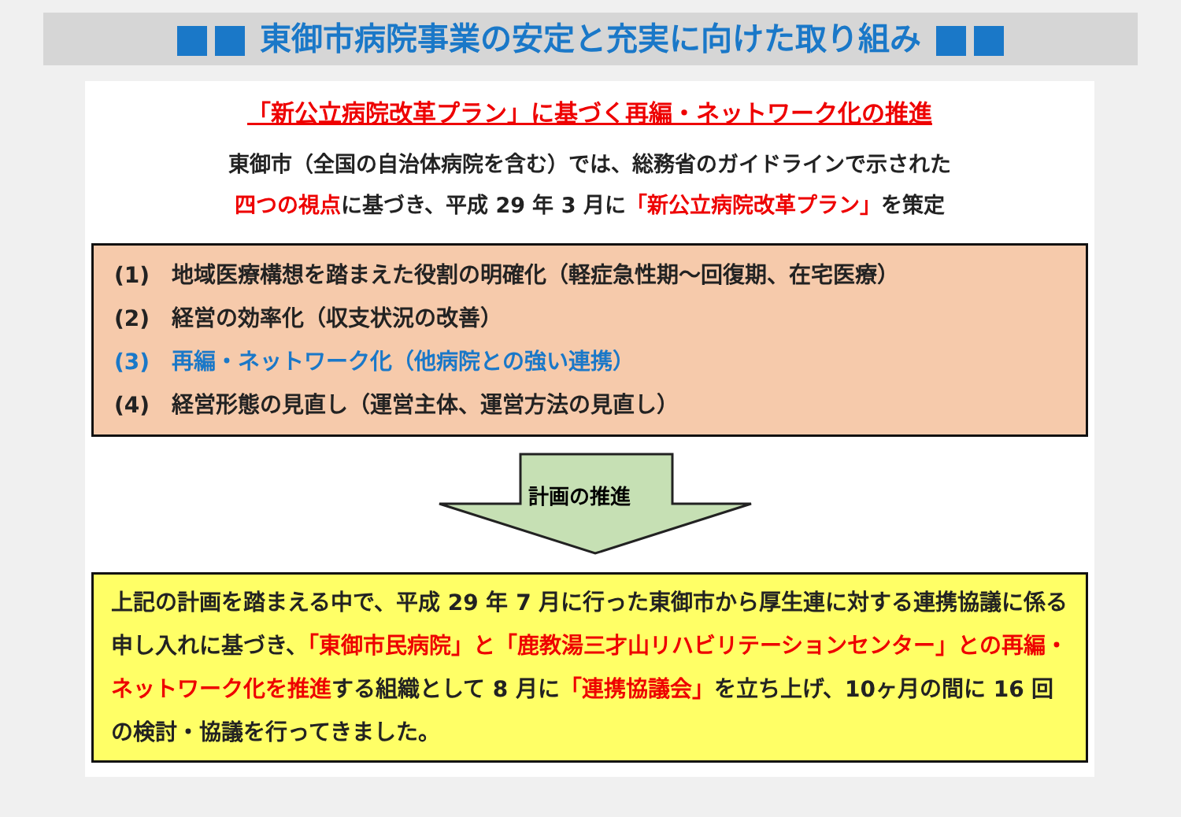東御市病院事業の安定と充実に向けた取り組み
「新公立病院改革プラン」に基づく再編・ネットワーク化の推進
東御市（全国の自治体病院を含む）では、総務省のガイドラインで示された
四つの視点に基づき、平成 29 年 3 月に「新公立病院改革プラン」を策定
(1)　地域医療構想を踏まえた役割の明確化（軽症急性期～回復期、在宅医療）
(2)　経営の効率化（収支状況の改善）
(3)　再編・ネットワーク化（他病院との強い連携）
(4)　経営形態の見直し（運営主体、運営方法の見直し）
計画の推進
上記の計画を踏まえる中で、平成 29 年 7 月に行った東御市から厚生連に対する連携協議に係る申し入れに基づき、「東御市民病院」と「鹿教湯三才山リハビリテーションセンター」との再編・ネットワーク化を推進する組織として 8 月に「連携協議会」を立ち上げ、10ヶ月の間に 16 回の検討・協議を行ってきました。